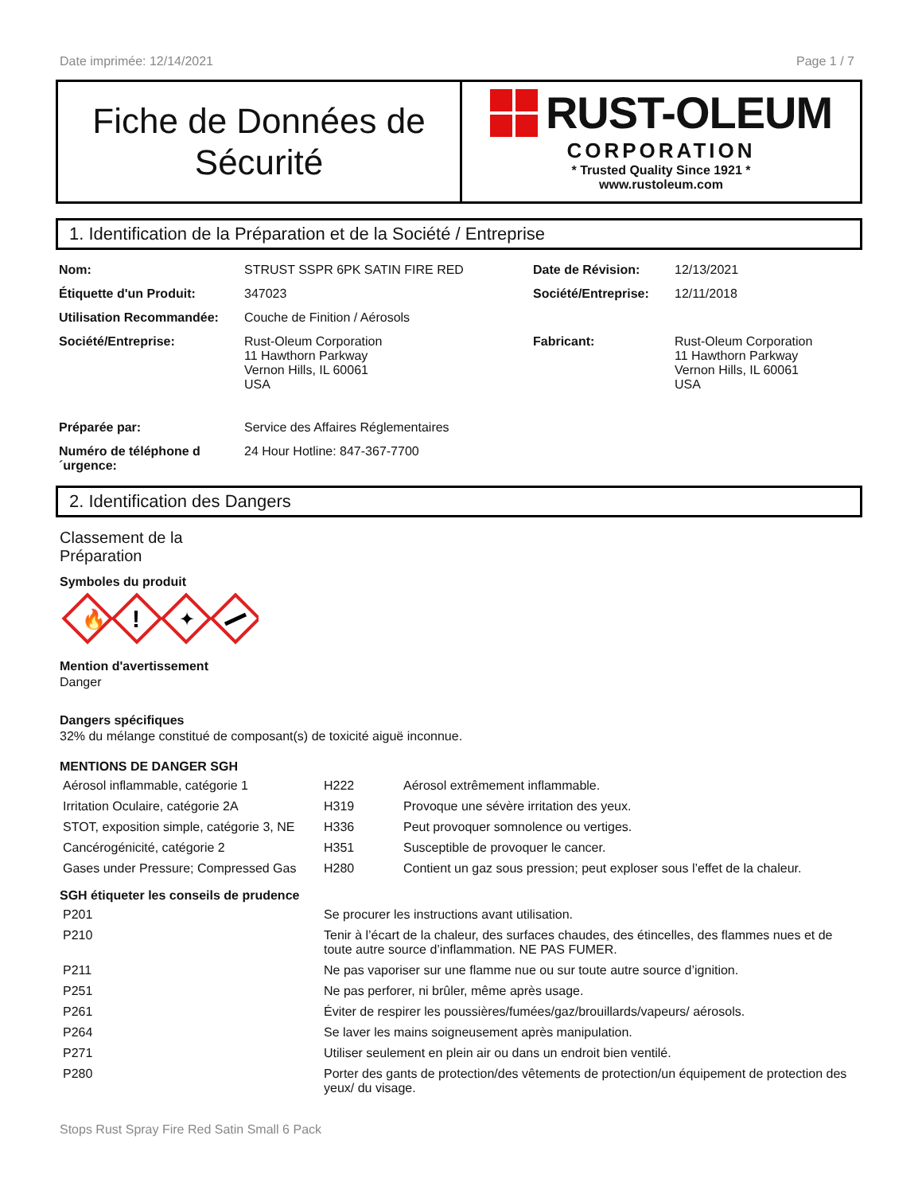Date imprimée: 12/14/2021 Page 1 / 7
Fiche de Données de
Sécurité
RUST-OLEUM
CORPORATION
* Trusted Quality Since 1921 *
www.rustoleum.com
1. Identification de la Préparation et de la Société / Entreprise
| Nom: | STRUST SSPR 6PK SATIN FIRE RED | Date de Révision: | 12/13/2021 |
| Étiquette d'un Produit: | 347023 | Société/Entreprise: | 12/11/2018 |
| Utilisation Recommandée: | Couche de Finition / Aérosols | | |
| Société/Entreprise: | Rust-Oleum Corporation 11 Hawthorn Parkway Vernon Hills, IL 60061 USA | Fabricant: | Rust-Oleum Corporation 11 Hawthorn Parkway Vernon Hills, IL 60061 USA |
| Préparée par: | Service des Affaires Réglementaires | | |
| Numéro de téléphone d ´urgence: | 24 Hour Hotline: 847-367-7700 | | |
2. Identification des Dangers
Classement de la
Préparation
Symboles du produit
🔥
!
✦
Mention d'avertissement
Danger
Dangers spécifiques
32% du mélange constitué de composant(s) de toxicité aiguë inconnue.
MENTIONS DE DANGER SGH
| Aérosol inflammable, catégorie 1 | H222 | Aérosol extrêmement inflammable. |
| Irritation Oculaire, catégorie 2A | H319 | Provoque une sévère irritation des yeux. |
| STOT, exposition simple, catégorie 3, NE | H336 | Peut provoquer somnolence ou vertiges. |
| Cancérogénicité, catégorie 2 | H351 | Susceptible de provoquer le cancer. |
| Gases under Pressure; Compressed Gas | H280 | Contient un gaz sous pression; peut exploser sous l’effet de la chaleur. |
SGH étiqueter les conseils de prudence
| P201 | Se procurer les instructions avant utilisation. |
| P210 | Tenir à l’écart de la chaleur, des surfaces chaudes, des étincelles, des flammes nues et de toute autre source d’inflammation. NE PAS FUMER. |
| P211 | Ne pas vaporiser sur une flamme nue ou sur toute autre source d’ignition. |
| P251 | Ne pas perforer, ni brûler, même après usage. |
| P261 | Éviter de respirer les poussières/fumées/gaz/brouillards/vapeurs/ aérosols. |
| P264 | Se laver les mains soigneusement après manipulation. |
| P271 | Utiliser seulement en plein air ou dans un endroit bien ventilé. |
| P280 | Porter des gants de protection/des vêtements de protection/un équipement de protection des yeux/ du visage. |
Stops Rust Spray Fire Red Satin Small 6 Pack